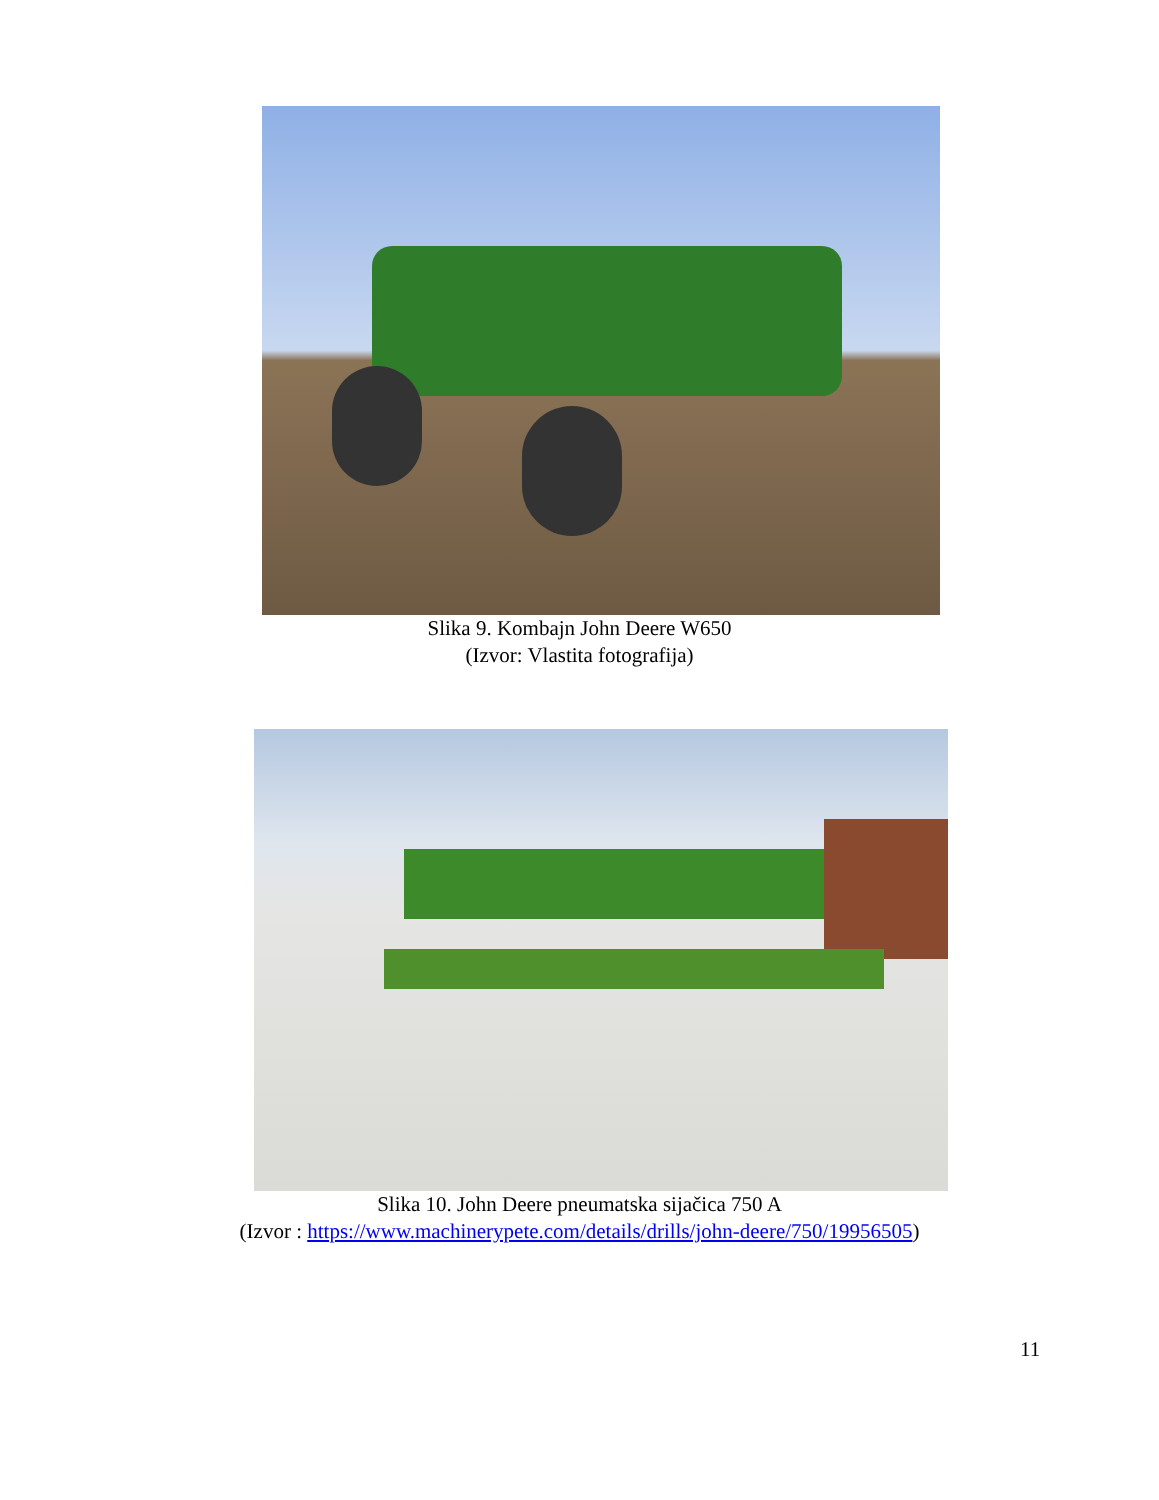Slika 9. Kombajn John Deere W650
(Izvor: Vlastita fotografija)
Slika 10. John Deere pneumatska sijačica 750 A
(Izvor : https://www.machinerypete.com/details/drills/john-deere/750/19956505)
11